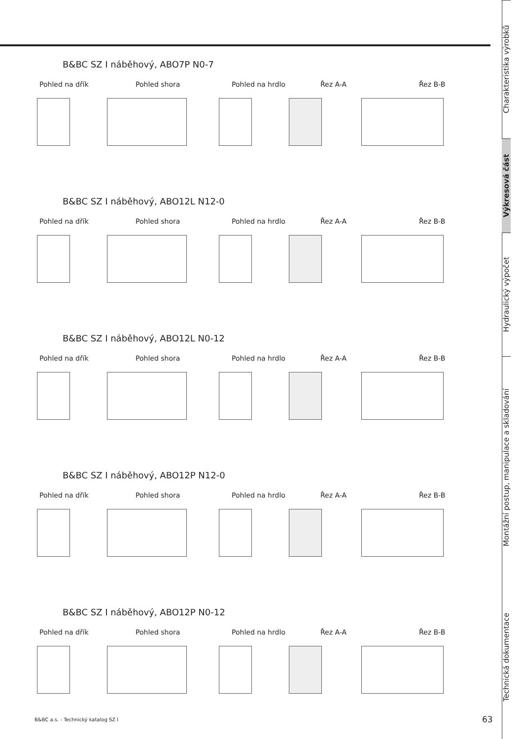Charakteristika výrobků
Výkresová část
Hydraulický výpočet
Montážní postup, manipulace a skladování
Technická dokumentace
B&BC SZ I náběhový, ABO7P N0-7
Pohled na dřík Pohled shora Pohled na hrdlo Řez A-A Řez B-B
B&BC SZ I náběhový, ABO12L N12-0
Pohled na dřík Pohled shora Pohled na hrdlo Řez A-A Řez B-B
B&BC SZ I náběhový, ABO12L N0-12
Pohled na dřík Pohled shora Pohled na hrdlo Řez A-A Řez B-B
B&BC SZ I náběhový, ABO12P N12-0
Pohled na dřík Pohled shora Pohled na hrdlo Řez A-A Řez B-B
B&BC SZ I náběhový, ABO12P N0-12
Pohled na dřík Pohled shora Pohled na hrdlo Řez A-A Řez B-B
B&BC a.s. - Technický katalog SZ I
63